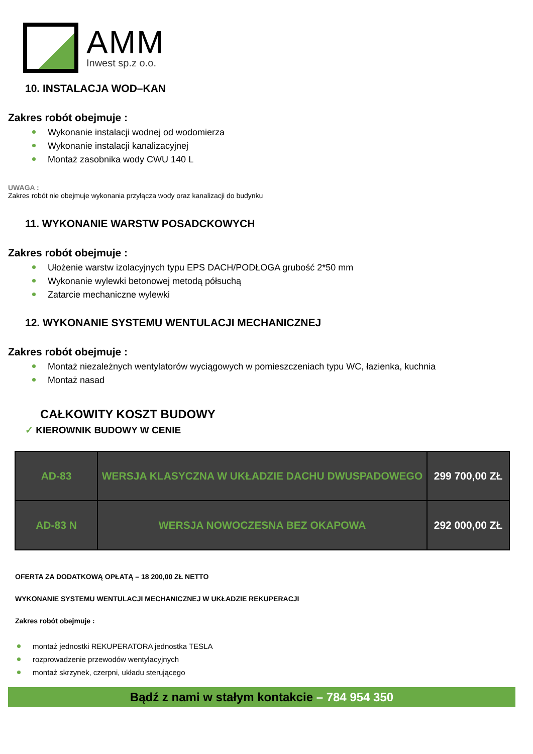AMM
Inwest sp.z o.o.
10. INSTALACJA WOD–KAN
Zakres robót obejmuje :
Wykonanie instalacji wodnej od wodomierza
Wykonanie instalacji kanalizacyjnej
Montaż zasobnika wody CWU 140 L
UWAGA :
Zakres robót nie obejmuje wykonania przyłącza wody oraz kanalizacji do budynku
11. WYKONANIE WARSTW POSADCKOWYCH
Zakres robót obejmuje :
Ułożenie warstw izolacyjnych typu EPS DACH/PODŁOGA grubość 2*50 mm
Wykonanie wylewki betonowej metodą półsuchą
Zatarcie mechaniczne wylewki
12. WYKONANIE SYSTEMU WENTULACJI MECHANICZNEJ
Zakres robót obejmuje :
Montaż niezależnych wentylatorów wyciągowych w pomieszczeniach typu WC, łazienka, kuchnia
Montaż nasad
CAŁKOWITY KOSZT BUDOWY
✓ KIEROWNIK BUDOWY W CENIE
| AD-83 | WERSJA KLASYCZNA W UKŁADZIE DACHU DWUSPADOWEGO | 299 700,00 ZŁ |
| AD-83 N | WERSJA NOWOCZESNA BEZ OKAPOWA | 292 000,00 ZŁ |
OFERTA ZA DODATKOWĄ OPŁATĄ – 18 200,00 ZŁ NETTO
WYKONANIE SYSTEMU WENTULACJI MECHANICZNEJ W UKŁADZIE REKUPERACJI
Zakres robót obejmuje :
montaż jednostki REKUPERATORA jednostka TESLA
rozprowadzenie przewodów wentylacyjnych
montaż skrzynek, czerpni, układu sterującego
Bądź z nami w stałym kontakcie – 784 954 350